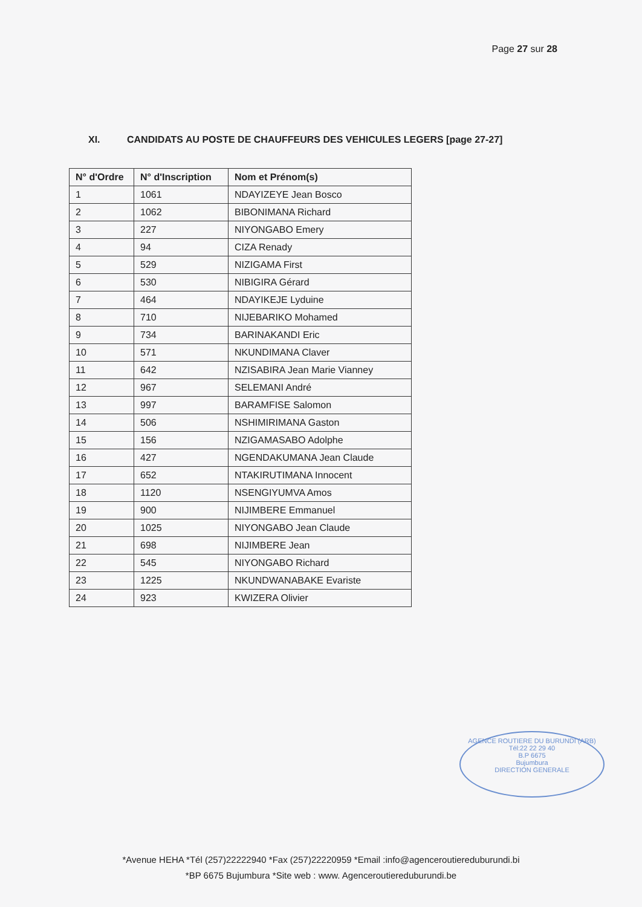Page 27 sur 28
XI. CANDIDATS AU POSTE DE CHAUFFEURS DES VEHICULES LEGERS [page 27-27]
| N° d'Ordre | N° d'Inscription | Nom et Prénom(s) |
| --- | --- | --- |
| 1 | 1061 | NDAYIZEYE Jean Bosco |
| 2 | 1062 | BIBONIMANA Richard |
| 3 | 227 | NIYONGABO Emery |
| 4 | 94 | CIZA Renady |
| 5 | 529 | NIZIGAMA First |
| 6 | 530 | NIBIGIRA Gérard |
| 7 | 464 | NDAYIKEJE Lyduine |
| 8 | 710 | NIJEBARIKO Mohamed |
| 9 | 734 | BARINAKANDI Eric |
| 10 | 571 | NKUNDIMANA Claver |
| 11 | 642 | NZISABIRA Jean Marie Vianney |
| 12 | 967 | SELEMANI André |
| 13 | 997 | BARAMFISE Salomon |
| 14 | 506 | NSHIMIRIMANA Gaston |
| 15 | 156 | NZIGAMASABO Adolphe |
| 16 | 427 | NGENDAKUMANA Jean Claude |
| 17 | 652 | NTAKIRUTIMANA Innocent |
| 18 | 1120 | NSENGIYUMVA Amos |
| 19 | 900 | NIJIMBERE Emmanuel |
| 20 | 1025 | NIYONGABO Jean Claude |
| 21 | 698 | NIJIMBERE Jean |
| 22 | 545 | NIYONGABO Richard |
| 23 | 1225 | NKUNDWANABAKE Evariste |
| 24 | 923 | KWIZERA Olivier |
AGENCE ROUTIERE DU BURUNDI (ARB)
Tél:22 22 29 40
B.P 6675
Bujumbura
DIRECTION GENERALE
*Avenue HEHA *Tél (257)22222940 *Fax (257)22220959 *Email :info@agenceroutiereduburundi.bi
*BP 6675 Bujumbura *Site web : www. Agenceroutiereduburundi.be